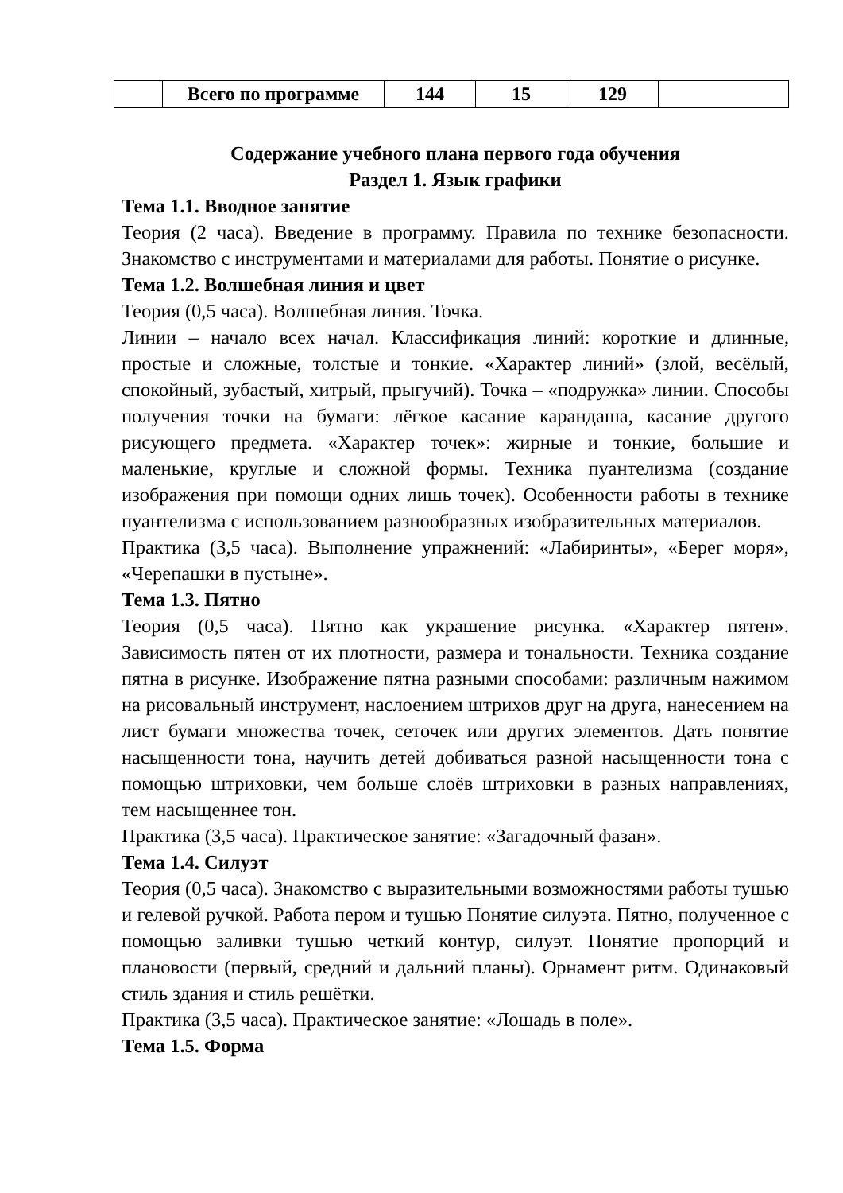| | Всего по программе | 144 | 15 | 129 | |
Содержание учебного плана первого года обучения
Раздел 1. Язык графики
Тема 1.1. Вводное занятие
Теория (2 часа). Введение в программу. Правила по технике безопасности. Знакомство с инструментами и материалами для работы. Понятие о рисунке.
Тема 1.2. Волшебная линия и цвет
Теория (0,5 часа). Волшебная линия. Точка.
Линии – начало всех начал. Классификация линий: короткие и длинные, простые и сложные, толстые и тонкие. «Характер линий» (злой, весёлый, спокойный, зубастый, хитрый, прыгучий). Точка – «подружка» линии. Способы получения точки на бумаги: лёгкое касание карандаша, касание другого рисующего предмета. «Характер точек»: жирные и тонкие, большие и маленькие, круглые и сложной формы. Техника пуантелизма (создание изображения при помощи одних лишь точек). Особенности работы в технике пуантелизма с использованием разнообразных изобразительных материалов.
Практика (3,5 часа). Выполнение упражнений: «Лабиринты», «Берег моря», «Черепашки в пустыне».
Тема 1.3. Пятно
Теория (0,5 часа). Пятно как украшение рисунка. «Характер пятен». Зависимость пятен от их плотности, размера и тональности. Техника создание пятна в рисунке. Изображение пятна разными способами: различным нажимом на рисовальный инструмент, наслоением штрихов друг на друга, нанесением на лист бумаги множества точек, сеточек или других элементов. Дать понятие насыщенности тона, научить детей добиваться разной насыщенности тона с помощью штриховки, чем больше слоёв штриховки в разных направлениях, тем насыщеннее тон.
Практика (3,5 часа). Практическое занятие: «Загадочный фазан».
Тема 1.4. Силуэт
Теория (0,5 часа). Знакомство с выразительными возможностями работы тушью и гелевой ручкой. Работа пером и тушью Понятие силуэта. Пятно, полученное с помощью заливки тушью четкий контур, силуэт. Понятие пропорций и плановости (первый, средний и дальний планы). Орнамент ритм. Одинаковый стиль здания и стиль решётки.
Практика (3,5 часа). Практическое занятие: «Лошадь в поле».
Тема 1.5. Форма